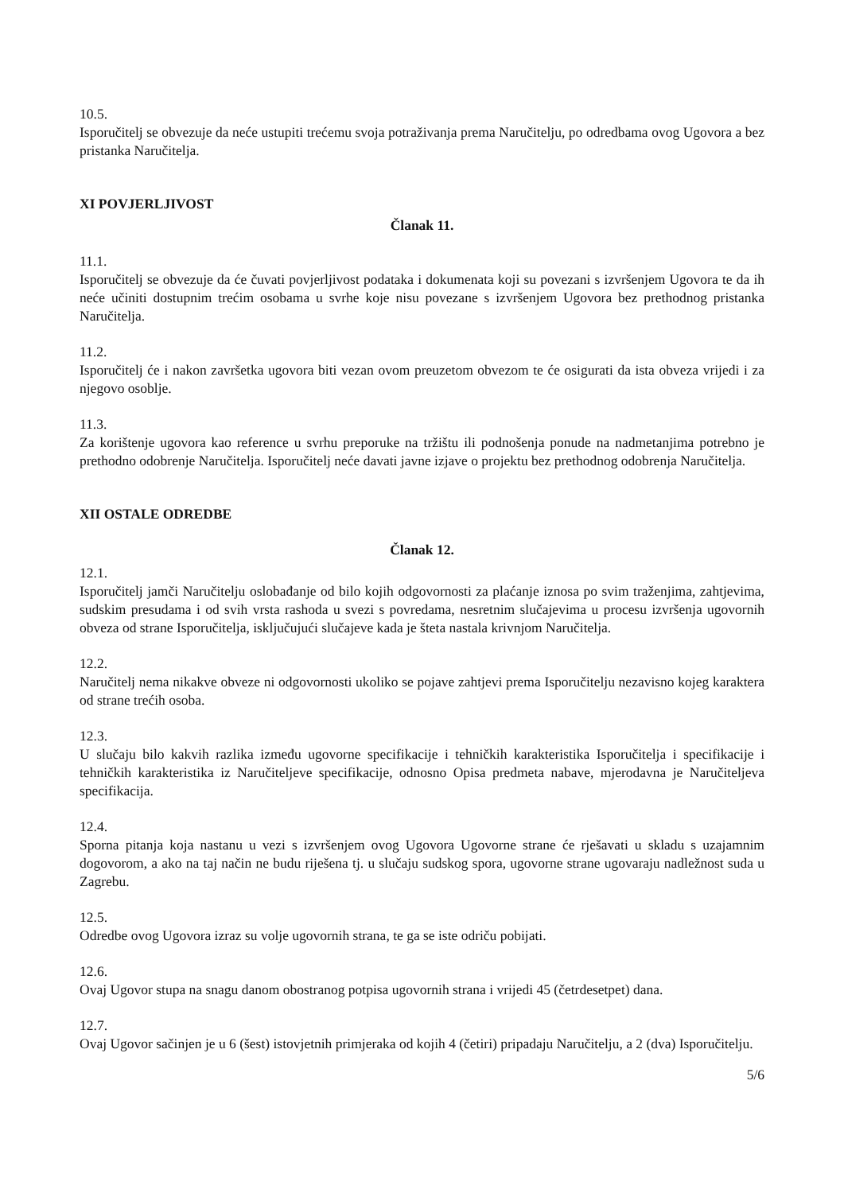10.5.
Isporučitelj se obvezuje da neće ustupiti trećemu svoja potraživanja prema Naručitelju, po odredbama ovog Ugovora a bez pristanka Naručitelja.
XI POVJERLJIVOST
Članak 11.
11.1.
Isporučitelj se obvezuje da će čuvati povjerljivost podataka i dokumenata koji su povezani s izvršenjem Ugovora te da ih neće učiniti dostupnim trećim osobama u svrhe koje nisu povezane s izvršenjem Ugovora bez prethodnog pristanka Naručitelja.
11.2.
Isporučitelj će i nakon završetka ugovora biti vezan ovom preuzetom obvezom te će osigurati da ista obveza vrijedi i za njegovo osoblje.
11.3.
Za korištenje ugovora kao reference u svrhu preporuke na tržištu ili podnošenja ponude na nadmetanjima potrebno je prethodno odobrenje Naručitelja. Isporučitelj neće davati javne izjave o projektu bez prethodnog odobrenja Naručitelja.
XII OSTALE ODREDBE
Članak 12.
12.1.
Isporučitelj jamči Naručitelju oslobađanje od bilo kojih odgovornosti za plaćanje iznosa po svim traženjima, zahtjevima, sudskim presudama i od svih vrsta rashoda u svezi s povredama, nesretnim slučajevima u procesu izvršenja ugovornih obveza od strane Isporučitelja, isključujući slučajeve kada je šteta nastala krivnjom Naručitelja.
12.2.
Naručitelj nema nikakve obveze ni odgovornosti ukoliko se pojave zahtjevi prema Isporučitelju nezavisno kojeg karaktera od strane trećih osoba.
12.3.
U slučaju bilo kakvih razlika između ugovorne specifikacije i tehničkih karakteristika Isporučitelja i specifikacije i tehničkih karakteristika iz Naručiteljeve specifikacije, odnosno Opisa predmeta nabave, mjerodavna je Naručiteljeva specifikacija.
12.4.
Sporna pitanja koja nastanu u vezi s izvršenjem ovog Ugovora Ugovorne strane će rješavati u skladu s uzajamnim dogovorom, a ako na taj način ne budu riješena tj. u slučaju sudskog spora, ugovorne strane ugovaraju nadležnost suda u Zagrebu.
12.5.
Odredbe ovog Ugovora izraz su volje ugovornih strana, te ga se iste odriču pobijati.
12.6.
Ovaj Ugovor stupa na snagu danom obostranog potpisa ugovornih strana i vrijedi 45 (četrdesetpet) dana.
12.7.
Ovaj Ugovor sačinjen je u 6 (šest) istovjetnih primjeraka od kojih 4 (četiri) pripadaju Naručitelju, a 2 (dva) Isporučitelju.
5/6